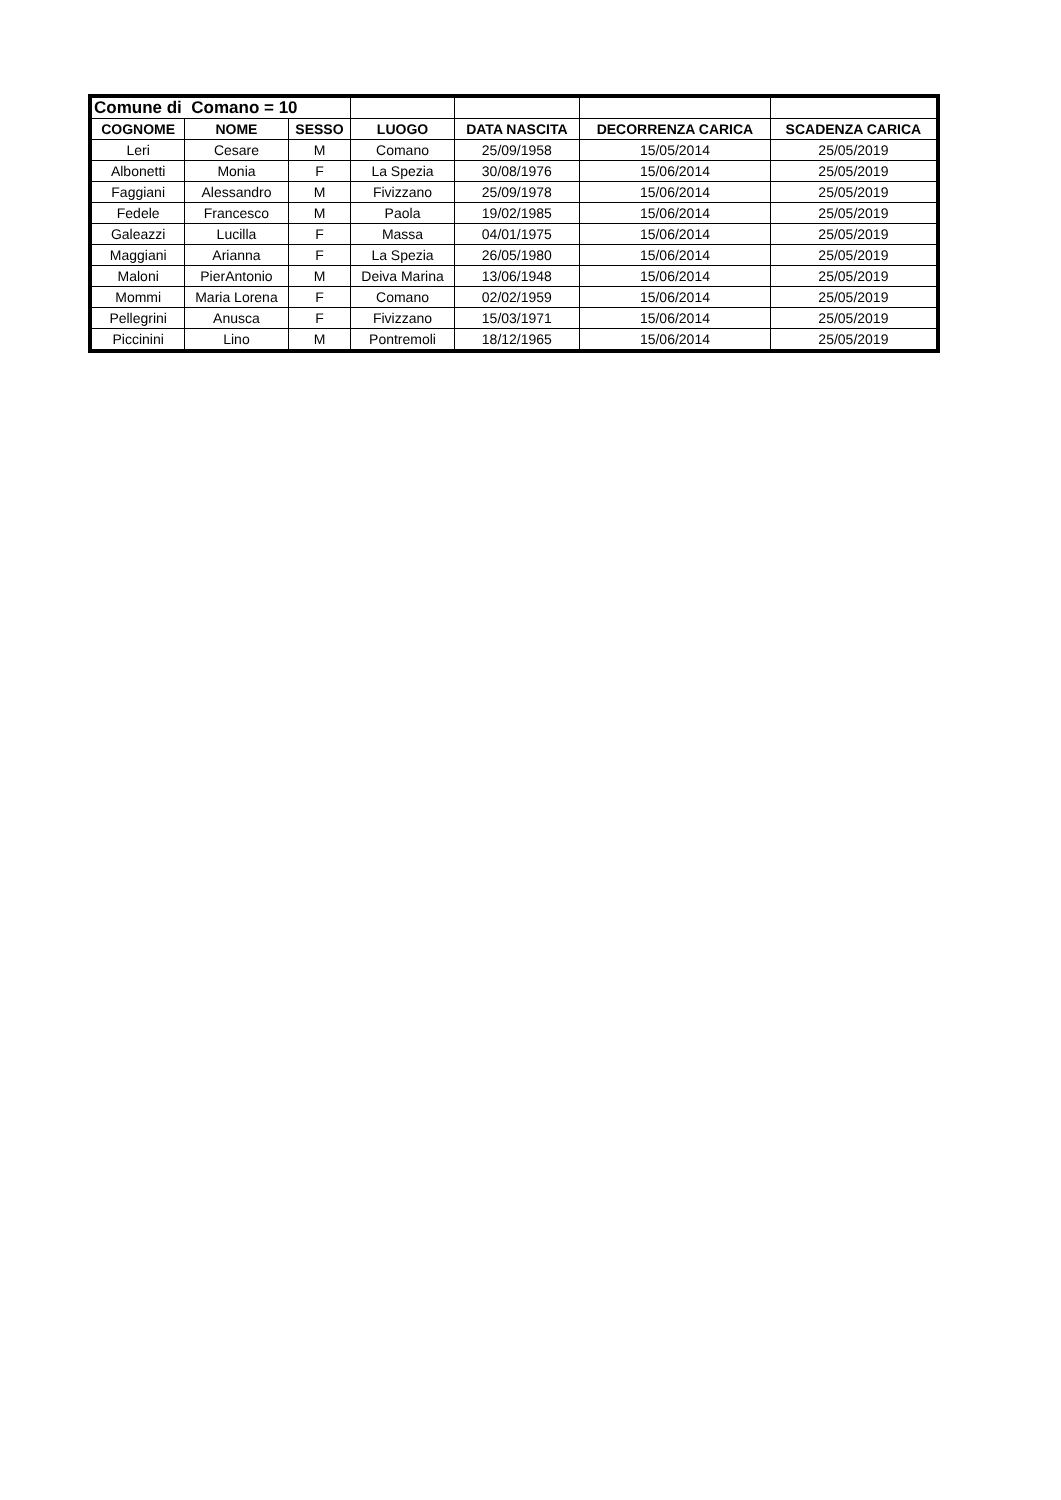| Comune di Comano = 10 | | | | | | |
| COGNOME | NOME | SESSO | LUOGO | DATA NASCITA | DECORRENZA CARICA | SCADENZA CARICA |
| Leri | Cesare | M | Comano | 25/09/1958 | 15/05/2014 | 25/05/2019 |
| Albonetti | Monia | F | La Spezia | 30/08/1976 | 15/06/2014 | 25/05/2019 |
| Faggiani | Alessandro | M | Fivizzano | 25/09/1978 | 15/06/2014 | 25/05/2019 |
| Fedele | Francesco | M | Paola | 19/02/1985 | 15/06/2014 | 25/05/2019 |
| Galeazzi | Lucilla | F | Massa | 04/01/1975 | 15/06/2014 | 25/05/2019 |
| Maggiani | Arianna | F | La Spezia | 26/05/1980 | 15/06/2014 | 25/05/2019 |
| Maloni | PierAntonio | M | Deiva Marina | 13/06/1948 | 15/06/2014 | 25/05/2019 |
| Mommi | Maria Lorena | F | Comano | 02/02/1959 | 15/06/2014 | 25/05/2019 |
| Pellegrini | Anusca | F | Fivizzano | 15/03/1971 | 15/06/2014 | 25/05/2019 |
| Piccinini | Lino | M | Pontremoli | 18/12/1965 | 15/06/2014 | 25/05/2019 |